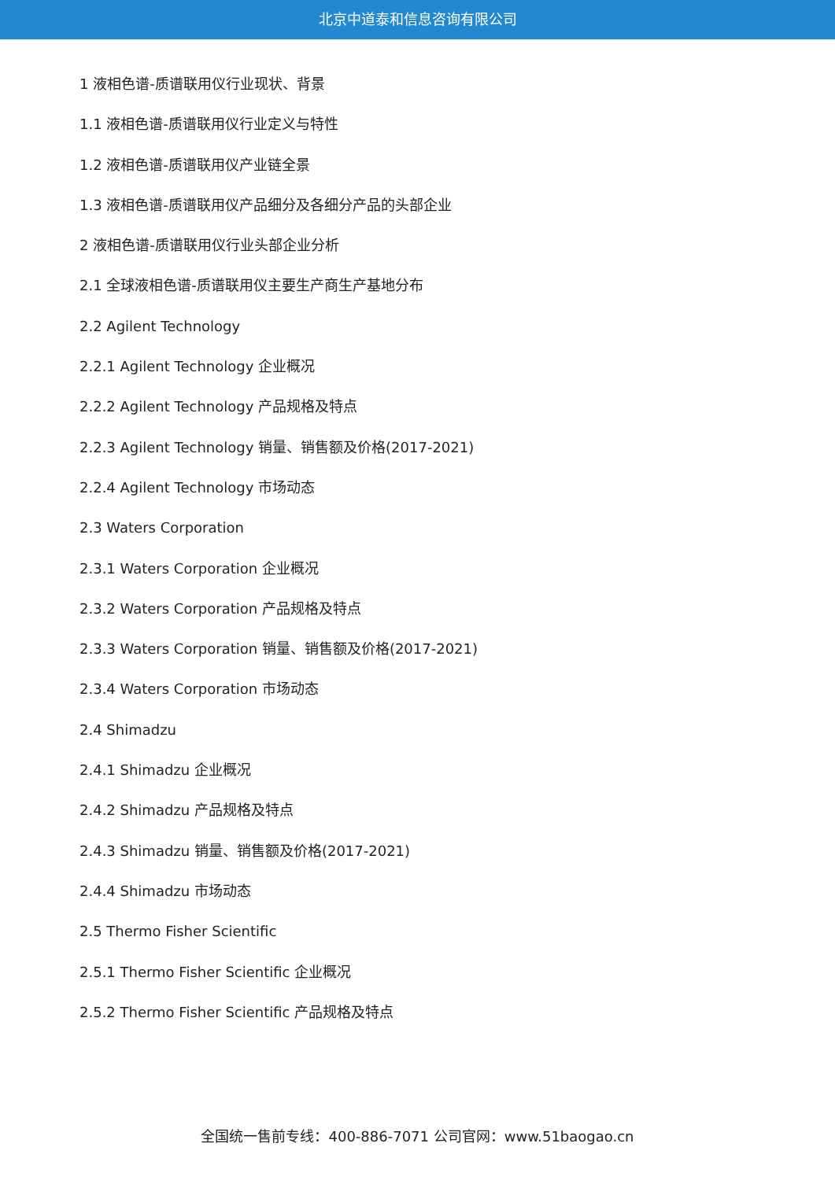北京中道泰和信息咨询有限公司
1 液相色谱-质谱联用仪行业现状、背景
1.1 液相色谱-质谱联用仪行业定义与特性
1.2 液相色谱-质谱联用仪产业链全景
1.3 液相色谱-质谱联用仪产品细分及各细分产品的头部企业
2 液相色谱-质谱联用仪行业头部企业分析
2.1 全球液相色谱-质谱联用仪主要生产商生产基地分布
2.2 Agilent Technology
2.2.1 Agilent Technology 企业概况
2.2.2 Agilent Technology 产品规格及特点
2.2.3 Agilent Technology 销量、销售额及价格(2017-2021)
2.2.4 Agilent Technology 市场动态
2.3 Waters Corporation
2.3.1 Waters Corporation 企业概况
2.3.2 Waters Corporation 产品规格及特点
2.3.3 Waters Corporation 销量、销售额及价格(2017-2021)
2.3.4 Waters Corporation 市场动态
2.4 Shimadzu
2.4.1 Shimadzu 企业概况
2.4.2 Shimadzu 产品规格及特点
2.4.3 Shimadzu 销量、销售额及价格(2017-2021)
2.4.4 Shimadzu 市场动态
2.5 Thermo Fisher Scientific
2.5.1 Thermo Fisher Scientific 企业概况
2.5.2 Thermo Fisher Scientific 产品规格及特点
全国统一售前专线：400-886-7071 公司官网：www.51baogao.cn